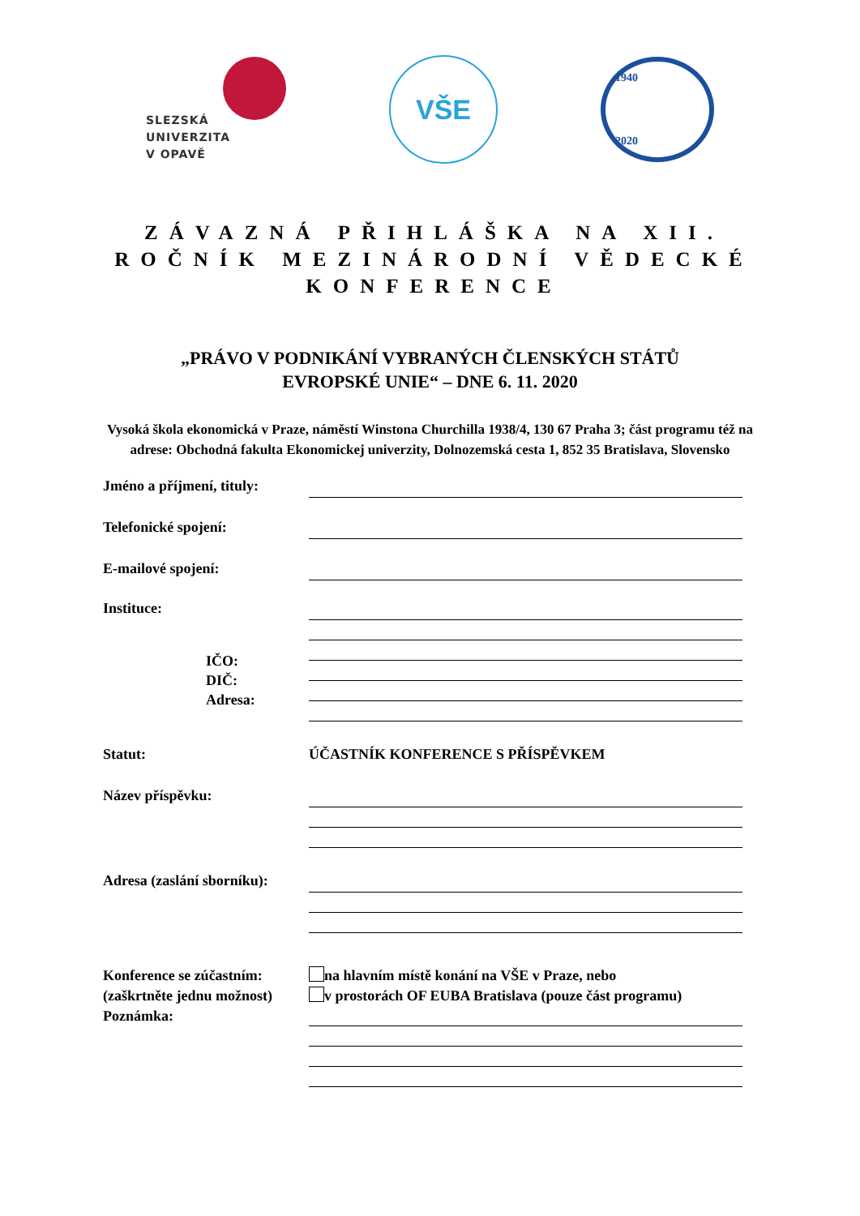SLEZSKÁ
UNIVERZITA
V OPAVĚ
VŠE
1940
2020
ZÁVAZNÁ PŘIHLÁŠKA NA XII. ROČNÍK MEZINÁRODNÍ VĚDECKÉ KONFERENCE
„PRÁVO V PODNIKÁNÍ VYBRANÝCH ČLENSKÝCH STÁTŮ
EVROPSKÉ UNIE“ – DNE 6. 11. 2020
Vysoká škola ekonomická v Praze, náměstí Winstona Churchilla 1938/4, 130 67 Praha 3; část programu též na adrese: Obchodná fakulta Ekonomickej univerzity, Dolnozemská cesta 1, 852 35 Bratislava, Slovensko
Jméno a příjmení, tituly:
Telefonické spojení:
E-mailové spojení:
Instituce:
IČO:
DIČ:
Adresa:
Statut: ÚČASTNÍK KONFERENCE S PŘÍSPĚVKEM
Název příspěvku:
Adresa (zaslání sborníku):
Konference se zúčastním:
(zaškrtněte jednu možnost)
Poznámka:
na hlavním místě konání na VŠE v Praze, nebo
v prostorách OF EUBA Bratislava (pouze část programu)